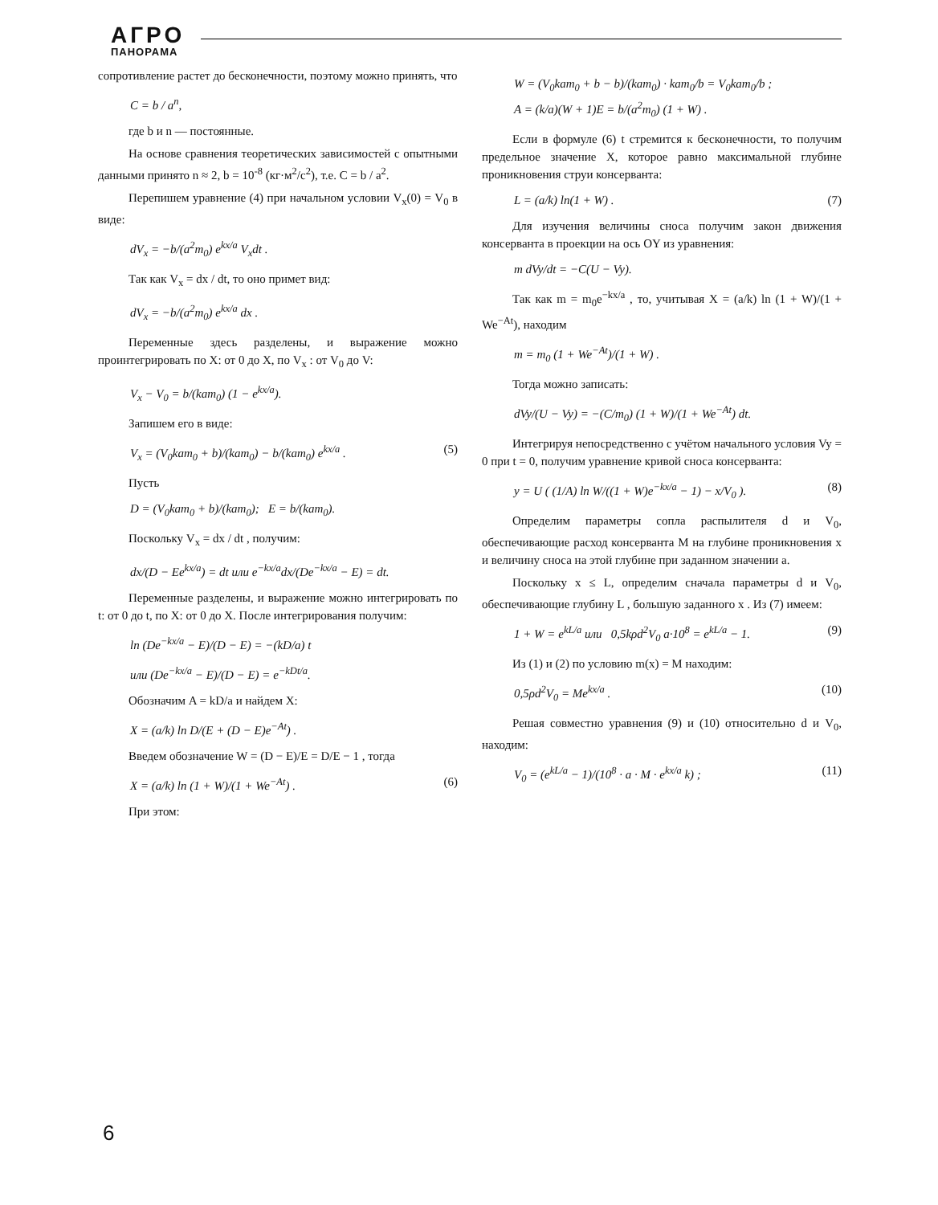АГРО
ПАНОРАМА
сопротивление растет до бесконечности, поэтому можно принять, что
C = b / a<sup>n</sup>,
где b и n — постоянные.
На основе сравнения теоретических зависимостей с опытными данными принято n ≈ 2, b = 10<sup>-8</sup> (кг·м<sup>2</sup>/с<sup>2</sup>), т.е. C = b / a<sup>2</sup>.
Перепишем уравнение (4) при начальном условии V<sub>x</sub>(0) = V<sub>0</sub> в виде:
dV<sub>x</sub> = −b/(a<sup>2</sup>m<sub>0</sub>) e<sup>kx/a</sup> V<sub>x</sub>dt .
Так как V<sub>x</sub> = dx / dt, то оно примет вид:
dV<sub>x</sub> = −b/(a<sup>2</sup>m<sub>0</sub>) e<sup>kx/a</sup> dx .
Переменные здесь разделены, и выражение можно проинтегрировать по X: от 0 до X, по V<sub>x</sub> : от V<sub>0</sub> до V:
V<sub>x</sub> − V<sub>0</sub> = b/(kam<sub>0</sub>) (1 − e<sup>kx/a</sup>).
Запишем его в виде:
V<sub>x</sub> = (V<sub>0</sub>kam<sub>0</sub> + b)/(kam<sub>0</sub>) − b/(kam<sub>0</sub>) e<sup>kx/a</sup> . (5)
Пусть
D = (V<sub>0</sub>kam<sub>0</sub> + b)/(kam<sub>0</sub>); E = b/(kam<sub>0</sub>).
Поскольку V<sub>x</sub> = dx / dt , получим:
dx/(D − Ee<sup>kx/a</sup>) = dt или e<sup>−kx/a</sup>dx/(De<sup>−kx/a</sup> − E) = dt.
Переменные разделены, и выражение можно интегрировать по t: от 0 до t, по X: от 0 до X. После интегрирования получим:
ln (De<sup>−kx/a</sup> − E)/(D − E) = −(kD/a) t
или (De<sup>−kx/a</sup> − E)/(D − E) = e<sup>−kDt/a</sup>.
Обозначим A = kD/a и найдем X:
X = (a/k) ln D/(E + (D − E)e<sup>−At</sup>) .
Введем обозначение W = (D − E)/E = D/E − 1 , тогда
X = (a/k) ln (1 + W)/(1 + We<sup>−At</sup>) . (6)
При этом:
W = (V<sub>0</sub>kam<sub>0</sub> + b − b)/(kam<sub>0</sub>) · kam<sub>0</sub>/b = V<sub>0</sub>kam<sub>0</sub>/b ;
A = (k/a)(W + 1)E = b/(a<sup>2</sup>m<sub>0</sub>) (1 + W) .
Если в формуле (6) t стремится к бесконечности, то получим предельное значение X, которое равно максимальной глубине проникновения струи консерванта:
L = (a/k) ln(1 + W) . (7)
Для изучения величины сноса получим закон движения консерванта в проекции на ось OY из уравнения:
m dVy/dt = −C(U − Vy).
Так как m = m<sub>0</sub>e<sup>−kx/a</sup> , то, учитывая X = (a/k) ln (1 + W)/(1 + We<sup>−At</sup>), находим
m = m<sub>0</sub> (1 + We<sup>−At</sup>)/(1 + W) .
Тогда можно записать:
dVy/(U − Vy) = −(C/m<sub>0</sub>) (1 + W)/(1 + We<sup>−At</sup>) dt.
Интегрируя непосредственно с учётом начального условия Vy = 0 при t = 0, получим уравнение кривой сноса консерванта:
y = U ( (1/A) ln W/((1 + W)e<sup>−kx/a</sup> − 1) − x/V<sub>0</sub> ). (8)
Определим параметры сопла распылителя d и V<sub>0</sub>, обеспечивающие расход консерванта M на глубине проникновения x и величину сноса на этой глубине при заданном значении a.
Поскольку x ≤ L, определим сначала параметры d и V<sub>0</sub>, обеспечивающие глубину L , большую заданного x . Из (7) имеем:
1 + W = e<sup>kL/a</sup> или 0,5kρd<sup>2</sup>V<sub>0</sub> a·10<sup>8</sup> = e<sup>kL/a</sup> − 1. (9)
Из (1) и (2) по условию m(x) = M находим:
0,5ρd<sup>2</sup>V<sub>0</sub> = Me<sup>kx/a</sup> . (10)
Решая совместно уравнения (9) и (10) относительно d и V<sub>0</sub>, находим:
V<sub>0</sub> = (e<sup>kL/a</sup> − 1)/(10<sup>8</sup> · a · M · e<sup>kx/a</sup> k) ; (11)
6